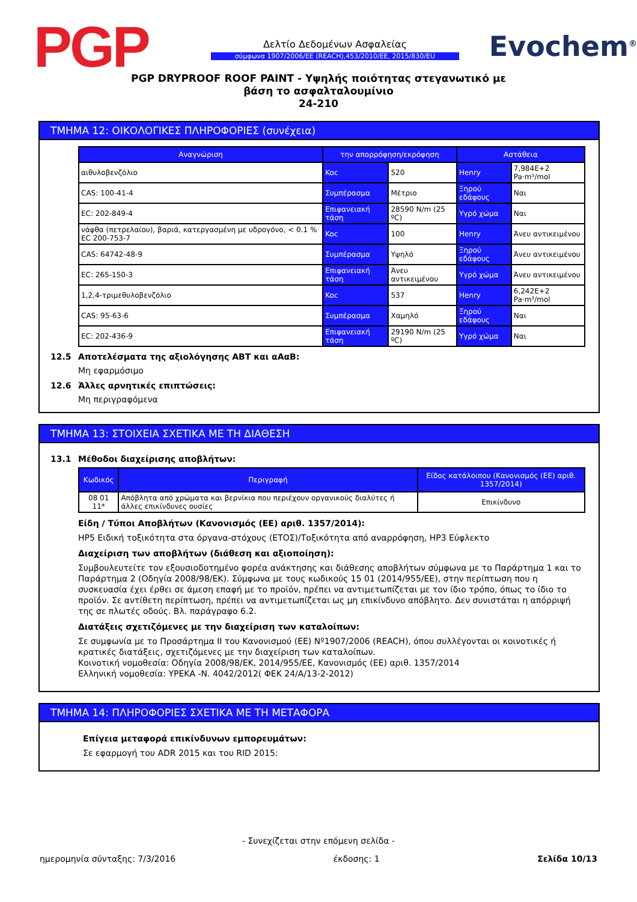PGP
Δελτίο Δεδομένων Ασφαλείας
σύμφωνα 1907/2006/ΕΕ (REACH),453/2010/ΕΕ, 2015/830/EU
Evochem<sup>®</sup>
PGP DRYPROOF ROOF PAINT - Υψηλής ποιότητας στεγανωτικό με
βάση το ασφαλταλουμίνιο
24-210
ΤΜΗΜΑ 12: ΟΙΚΟΛΟΓΙΚΕΣ ΠΛΗΡΟΦΟΡΙΕΣ (συνέχεια)
| Αναγνώριση | την απορρόφηση/εκρόφηση | | Αστάθεια | |
| --- | --- | --- | --- | --- |
| αιθυλοβενζόλιο | Koc | 520 | Henry | 7,984E+2 Pa·m³/mol |
| CAS: 100-41-4 | Συμπέρασμα | Μέτριο | Ξηρού εδάφους | Ναι |
| EC: 202-849-4 | Επιφανειακή τάση | 28590 N/m (25 ºC) | Υγρό χώμα | Ναι |
| νάφθα (πετρελαίου), βαριά, κατεργασμένη με υδρογόνο, < 0.1 % EC 200-753-7 | Koc | 100 | Henry | Άνευ αντικειμένου |
| CAS: 64742-48-9 | Συμπέρασμα | Υψηλό | Ξηρού εδάφους | Άνευ αντικειμένου |
| EC: 265-150-3 | Επιφανειακή τάση | Άνευ αντικειμένου | Υγρό χώμα | Άνευ αντικειμένου |
| 1,2,4-τριμεθυλοβενζόλιο | Koc | 537 | Henry | 6,242E+2 Pa·m³/mol |
| CAS: 95-63-6 | Συμπέρασμα | Χαμηλό | Ξηρού εδάφους | Ναι |
| EC: 202-436-9 | Επιφανειακή τάση | 29190 N/m (25 ºC) | Υγρό χώμα | Ναι |
12.5 Αποτελέσματα της αξιολόγησης ΑΒΤ και αΑαΒ:
Μη εφαρμόσιμο
12.6 Άλλες αρνητικές επιπτώσεις:
Μη περιγραφόμενα
ΤΜΗΜΑ 13: ΣΤΟΙΧΕΙΑ ΣΧΕΤΙΚΑ ΜΕ ΤΗ ΔΙΑΘΕΣΗ
13.1 Μέθοδοι διαχείρισης αποβλήτων:
| Κωδικός | Περιγραφή | Είδος κατάλοιπου (Κανονισμός (ΕΕ) αριθ. 1357/2014) |
| --- | --- | --- |
| 08 01 11* | Απόβλητα από χρώματα και βερνίκια που περιέχουν οργανικούς διαλύτες ή άλλες επικίνδυνες ουσίες | Επικίνδυνο |
Είδη / Τύποι Αποβλήτων (Κανονισμός (ΕΕ) αριθ. 1357/2014):
HP5 Ειδική τοξικότητα στα όργανα-στόχους (ΕΤΟΣ)/Τοξικότητα από αναρρόφηση, HP3 Εύφλεκτο
Διαχείριση των αποβλήτων (διάθεση και αξιοποίηση):
Συμβουλευτείτε τον εξουσιοδοτημένο φορέα ανάκτησης και διάθεσης αποβλήτων σύμφωνα με το Παράρτημα 1 και το Παράρτημα 2 (Οδηγία 2008/98/ΕΚ). Σύμφωνα με τους κωδικούς 15 01 (2014/955/ΕΕ), στην περίπτωση που η συσκευασία έχει έρθει σε άμεση επαφή με το προϊόν, πρέπει να αντιμετωπίζεται με τον ίδιο τρόπο, όπως το ίδιο το προϊόν. Σε αντίθετη περίπτωση, πρέπει να αντιμετωπίζεται ως μη επικίνδυνο απόβλητο. Δεν συνιστάται η απόρριψή της σε πλωτές οδούς. Βλ. παράγραφο 6.2.
Διατάξεις σχετιζόμενες με την διαχείριση των καταλοίπων:
Σε συμφωνία με το Προσάρτημα II του Κανονισμού (ΕΕ) Nº1907/2006 (REACH), όπου συλλέγονται οι κοινοτικές ή κρατικές διατάξεις, σχετιζόμενες με την διαχείριση των καταλοίπων.
Κοινοτική νομοθεσία: Οδηγία 2008/98/ΕΚ, 2014/955/ΕΕ, Κανονισμός (ΕΕ) αριθ. 1357/2014
Ελληνική νομοθεσία: ΥΡΕΚΑ -Ν. 4042/2012( ΦΕΚ 24/Α/13-2-2012)
ΤΜΗΜΑ 14: ΠΛΗΡΟΦΟΡΙΕΣ ΣΧΕΤΙΚΑ ΜΕ ΤΗ ΜΕΤΑΦΟΡΑ
Επίγεια μεταφορά επικίνδυνων εμπορευμάτων:
Σε εφαρμογή του ADR 2015 και του RID 2015:
- Συνεχίζεται στην επόμενη σελίδα -
ημερομηνία σύνταξης: 7/3/2016 έκδοσης: 1 Σελίδα 10/13